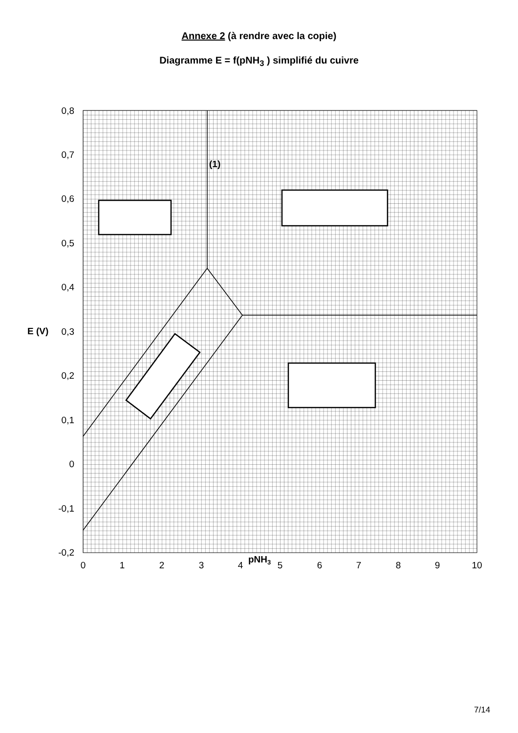Annexe 2 (à rendre avec la copie)
Diagramme E = f(pNH<sub>3</sub> ) simplifié du cuivre
0,8
0,7
0,6
0,5
0,4
0,3
0,2
0,1
0
-0,1
-0,2
0
1
2
3
4
5
6
7
8
9
10
E (V)
pNH3
(1)
7/14